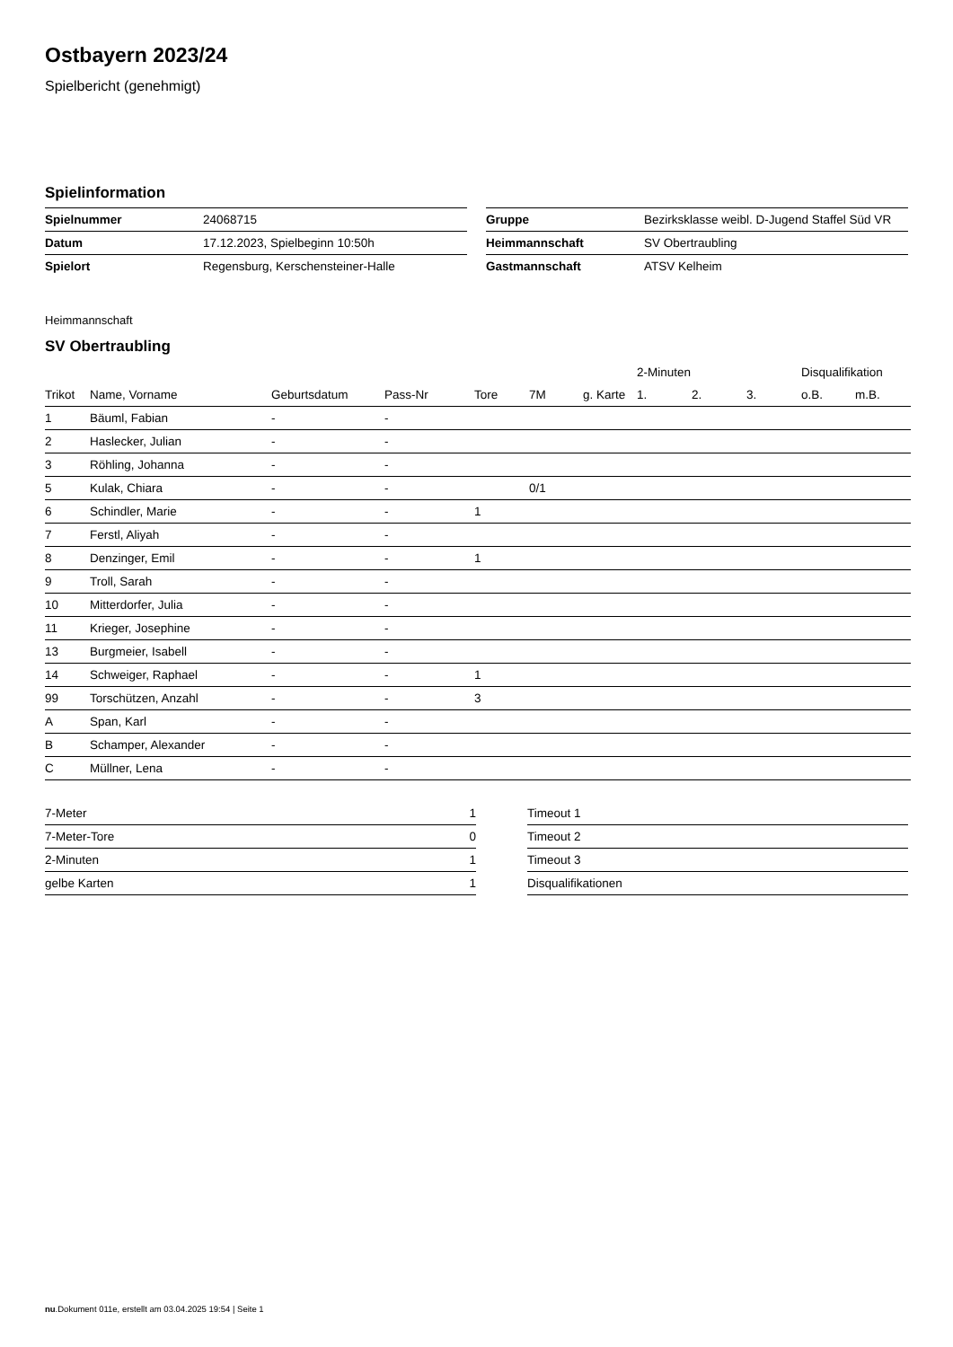Ostbayern 2023/24
Spielbericht (genehmigt)
Spielinformation
| Spielnummer | 24068715 |
| Datum | 17.12.2023, Spielbeginn 10:50h |
| Spielort | Regensburg, Kerschensteiner-Halle |
| Gruppe | Bezirksklasse weibl. D-Jugend Staffel Süd VR |
| Heimmannschaft | SV Obertraubling |
| Gastmannschaft | ATSV Kelheim |
Heimmannschaft
SV Obertraubling
| | | | | | | | 2-Minuten | | | Disqualifikation | |
| --- | --- | --- | --- | --- | --- | --- | --- | --- | --- | --- | --- |
| Trikot | Name, Vorname | Geburtsdatum | Pass-Nr | Tore | 7M | g. Karte | 1. | 2. | 3. | o.B. | m.B. |
| 1 | Bäuml, Fabian | - | - | | | | | | | | |
| 2 | Haslecker, Julian | - | - | | | | | | | | |
| 3 | Röhling, Johanna | - | - | | | | | | | | |
| 5 | Kulak, Chiara | - | - | | 0/1 | | | | | | |
| 6 | Schindler, Marie | - | - | 1 | | | | | | | |
| 7 | Ferstl, Aliyah | - | - | | | | | | | | |
| 8 | Denzinger, Emil | - | - | 1 | | | | | | | |
| 9 | Troll, Sarah | - | - | | | | | | | | |
| 10 | Mitterdorfer, Julia | - | - | | | | | | | | |
| 11 | Krieger, Josephine | - | - | | | | | | | | |
| 13 | Burgmeier, Isabell | - | - | | | | | | | | |
| 14 | Schweiger, Raphael | - | - | 1 | | | | | | | |
| 99 | Torschützen, Anzahl | - | - | 3 | | | | | | | |
| A | Span, Karl | - | - | | | | | | | | |
| B | Schamper, Alexander | - | - | | | | | | | | |
| C | Müllner, Lena | - | - | | | | | | | | |
| 7-Meter | 1 |
| 7-Meter-Tore | 0 |
| 2-Minuten | 1 |
| gelbe Karten | 1 |
| Timeout 1 |
| Timeout 2 |
| Timeout 3 |
| Disqualifikationen |
nu.Dokument 011e, erstellt am 03.04.2025 19:54 | Seite 1